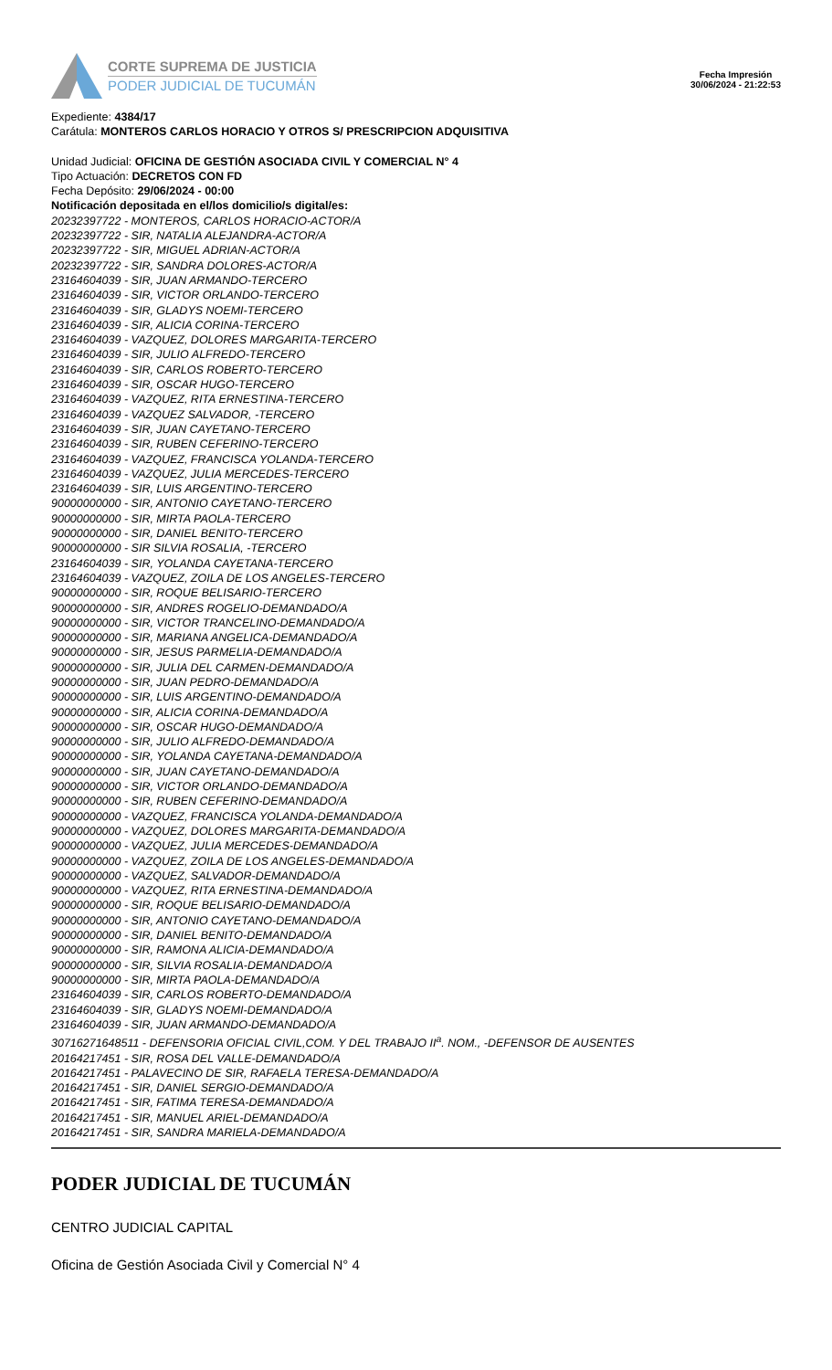CORTE SUPREMA DE JUSTICIA
PODER JUDICIAL DE TUCUMÁN
Fecha Impresión
30/06/2024 - 21:22:53
Expediente: 4384/17
Carátula: MONTEROS CARLOS HORACIO Y OTROS S/ PRESCRIPCION ADQUISITIVA
Unidad Judicial: OFICINA DE GESTIÓN ASOCIADA CIVIL Y COMERCIAL N° 4
Tipo Actuación: DECRETOS CON FD
Fecha Depósito: 29/06/2024 - 00:00
Notificación depositada en el/los domicilio/s digital/es:
20232397722 - MONTEROS, CARLOS HORACIO-ACTOR/A
20232397722 - SIR, NATALIA ALEJANDRA-ACTOR/A
20232397722 - SIR, MIGUEL ADRIAN-ACTOR/A
20232397722 - SIR, SANDRA DOLORES-ACTOR/A
23164604039 - SIR, JUAN ARMANDO-TERCERO
23164604039 - SIR, VICTOR ORLANDO-TERCERO
23164604039 - SIR, GLADYS NOEMI-TERCERO
23164604039 - SIR, ALICIA CORINA-TERCERO
23164604039 - VAZQUEZ, DOLORES MARGARITA-TERCERO
23164604039 - SIR, JULIO ALFREDO-TERCERO
23164604039 - SIR, CARLOS ROBERTO-TERCERO
23164604039 - SIR, OSCAR HUGO-TERCERO
23164604039 - VAZQUEZ, RITA ERNESTINA-TERCERO
23164604039 - VAZQUEZ SALVADOR, -TERCERO
23164604039 - SIR, JUAN CAYETANO-TERCERO
23164604039 - SIR, RUBEN CEFERINO-TERCERO
23164604039 - VAZQUEZ, FRANCISCA YOLANDA-TERCERO
23164604039 - VAZQUEZ, JULIA MERCEDES-TERCERO
23164604039 - SIR, LUIS ARGENTINO-TERCERO
90000000000 - SIR, ANTONIO CAYETANO-TERCERO
90000000000 - SIR, MIRTA PAOLA-TERCERO
90000000000 - SIR, DANIEL BENITO-TERCERO
90000000000 - SIR SILVIA ROSALIA, -TERCERO
23164604039 - SIR, YOLANDA CAYETANA-TERCERO
23164604039 - VAZQUEZ, ZOILA DE LOS ANGELES-TERCERO
90000000000 - SIR, ROQUE BELISARIO-TERCERO
90000000000 - SIR, ANDRES ROGELIO-DEMANDADO/A
90000000000 - SIR, VICTOR TRANCELINO-DEMANDADO/A
90000000000 - SIR, MARIANA ANGELICA-DEMANDADO/A
90000000000 - SIR, JESUS PARMELIA-DEMANDADO/A
90000000000 - SIR, JULIA DEL CARMEN-DEMANDADO/A
90000000000 - SIR, JUAN PEDRO-DEMANDADO/A
90000000000 - SIR, LUIS ARGENTINO-DEMANDADO/A
90000000000 - SIR, ALICIA CORINA-DEMANDADO/A
90000000000 - SIR, OSCAR HUGO-DEMANDADO/A
90000000000 - SIR, JULIO ALFREDO-DEMANDADO/A
90000000000 - SIR, YOLANDA CAYETANA-DEMANDADO/A
90000000000 - SIR, JUAN CAYETANO-DEMANDADO/A
90000000000 - SIR, VICTOR ORLANDO-DEMANDADO/A
90000000000 - SIR, RUBEN CEFERINO-DEMANDADO/A
90000000000 - VAZQUEZ, FRANCISCA YOLANDA-DEMANDADO/A
90000000000 - VAZQUEZ, DOLORES MARGARITA-DEMANDADO/A
90000000000 - VAZQUEZ, JULIA MERCEDES-DEMANDADO/A
90000000000 - VAZQUEZ, ZOILA DE LOS ANGELES-DEMANDADO/A
90000000000 - VAZQUEZ, SALVADOR-DEMANDADO/A
90000000000 - VAZQUEZ, RITA ERNESTINA-DEMANDADO/A
90000000000 - SIR, ROQUE BELISARIO-DEMANDADO/A
90000000000 - SIR, ANTONIO CAYETANO-DEMANDADO/A
90000000000 - SIR, DANIEL BENITO-DEMANDADO/A
90000000000 - SIR, RAMONA ALICIA-DEMANDADO/A
90000000000 - SIR, SILVIA ROSALIA-DEMANDADO/A
90000000000 - SIR, MIRTA PAOLA-DEMANDADO/A
23164604039 - SIR, CARLOS ROBERTO-DEMANDADO/A
23164604039 - SIR, GLADYS NOEMI-DEMANDADO/A
23164604039 - SIR, JUAN ARMANDO-DEMANDADO/A
30716271648511 - DEFENSORIA OFICIAL CIVIL,COM. Y DEL TRABAJO II<sup>a</sup>. NOM., -DEFENSOR DE AUSENTES
20164217451 - SIR, ROSA DEL VALLE-DEMANDADO/A
20164217451 - PALAVECINO DE SIR, RAFAELA TERESA-DEMANDADO/A
20164217451 - SIR, DANIEL SERGIO-DEMANDADO/A
20164217451 - SIR, FATIMA TERESA-DEMANDADO/A
20164217451 - SIR, MANUEL ARIEL-DEMANDADO/A
20164217451 - SIR, SANDRA MARIELA-DEMANDADO/A
PODER JUDICIAL DE TUCUMÁN
CENTRO JUDICIAL CAPITAL
Oficina de Gestión Asociada Civil y Comercial N° 4